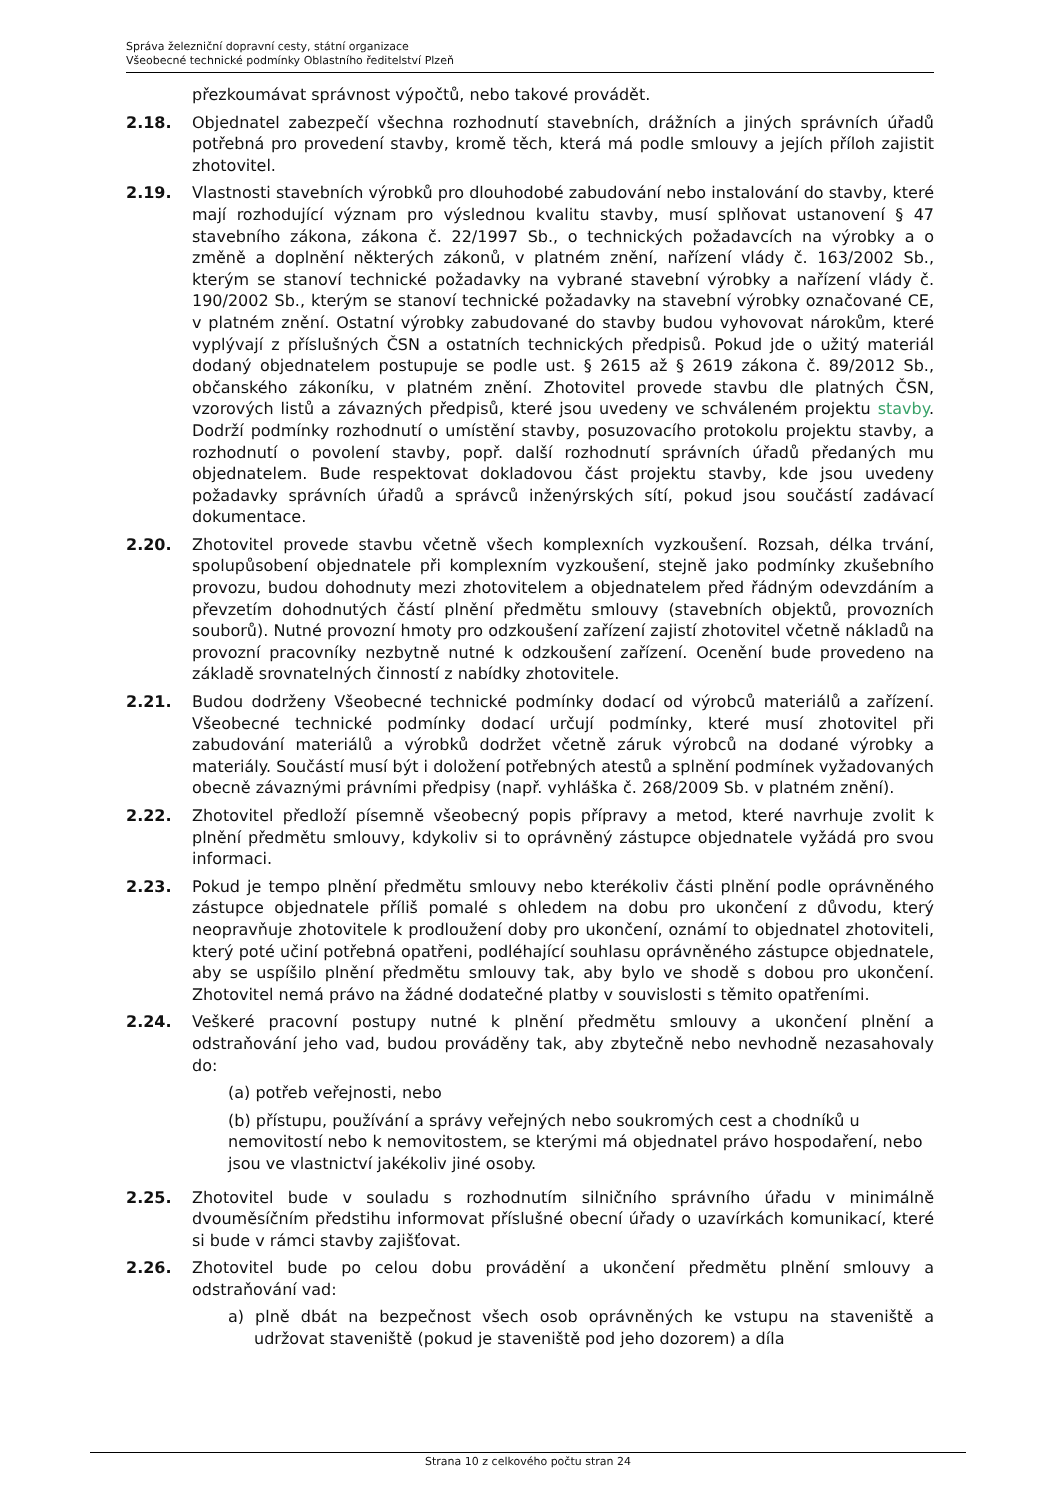Správa železniční dopravní cesty, státní organizace
Všeobecné technické podmínky Oblastního ředitelství Plzeň
přezkoumávat správnost výpočtů, nebo takové provádět.
2.18. Objednatel zabezpečí všechna rozhodnutí stavebních, drážních a jiných správních úřadů potřebná pro provedení stavby, kromě těch, která má podle smlouvy a jejích příloh zajistit zhotovitel.
2.19. Vlastnosti stavebních výrobků pro dlouhodobé zabudování nebo instalování do stavby, které mají rozhodující význam pro výslednou kvalitu stavby, musí splňovat ustanovení § 47 stavebního zákona, zákona č. 22/1997 Sb., o technických požadavcích na výrobky a o změně a doplnění některých zákonů, v platném znění, nařízení vlády č. 163/2002 Sb., kterým se stanoví technické požadavky na vybrané stavební výrobky a nařízení vlády č. 190/2002 Sb., kterým se stanoví technické požadavky na stavební výrobky označované CE, v platném znění. Ostatní výrobky zabudované do stavby budou vyhovovat nárokům, které vyplývají z příslušných ČSN a ostatních technických předpisů. Pokud jde o užitý materiál dodaný objednatelem postupuje se podle ust. § 2615 až § 2619 zákona č. 89/2012 Sb., občanského zákoníku, v platném znění. Zhotovitel provede stavbu dle platných ČSN, vzorových listů a závazných předpisů, které jsou uvedeny ve schváleném projektu stavby. Dodrží podmínky rozhodnutí o umístění stavby, posuzovacího protokolu projektu stavby, a rozhodnutí o povolení stavby, popř. další rozhodnutí správních úřadů předaných mu objednatelem. Bude respektovat dokladovou část projektu stavby, kde jsou uvedeny požadavky správních úřadů a správců inženýrských sítí, pokud jsou součástí zadávací dokumentace.
2.20. Zhotovitel provede stavbu včetně všech komplexních vyzkoušení. Rozsah, délka trvání, spolupůsobení objednatele při komplexním vyzkoušení, stejně jako podmínky zkušebního provozu, budou dohodnuty mezi zhotovitelem a objednatelem před řádným odevzdáním a převzetím dohodnutých částí plnění předmětu smlouvy (stavebních objektů, provozních souborů). Nutné provozní hmoty pro odzkoušení zařízení zajistí zhotovitel včetně nákladů na provozní pracovníky nezbytně nutné k odzkoušení zařízení. Ocenění bude provedeno na základě srovnatelných činností z nabídky zhotovitele.
2.21. Budou dodrženy Všeobecné technické podmínky dodací od výrobců materiálů a zařízení. Všeobecné technické podmínky dodací určují podmínky, které musí zhotovitel při zabudování materiálů a výrobků dodržet včetně záruk výrobců na dodané výrobky a materiály. Součástí musí být i doložení potřebných atestů a splnění podmínek vyžadovaných obecně závaznými právními předpisy (např. vyhláška č. 268/2009 Sb. v platném znění).
2.22. Zhotovitel předloží písemně všeobecný popis přípravy a metod, které navrhuje zvolit k plnění předmětu smlouvy, kdykoliv si to oprávněný zástupce objednatele vyžádá pro svou informaci.
2.23. Pokud je tempo plnění předmětu smlouvy nebo kterékoliv části plnění podle oprávněného zástupce objednatele příliš pomalé s ohledem na dobu pro ukončení z důvodu, který neopravňuje zhotovitele k prodloužení doby pro ukončení, oznámí to objednatel zhotoviteli, který poté učiní potřebná opatřeni, podléhající souhlasu oprávněného zástupce objednatele, aby se uspíšilo plnění předmětu smlouvy tak, aby bylo ve shodě s dobou pro ukončení. Zhotovitel nemá právo na žádné dodatečné platby v souvislosti s těmito opatřeními.
2.24. Veškeré pracovní postupy nutné k plnění předmětu smlouvy a ukončení plnění a odstraňování jeho vad, budou prováděny tak, aby zbytečně nebo nevhodně nezasahovaly do:
(a) potřeb veřejnosti, nebo
(b) přístupu, používání a správy veřejných nebo soukromých cest a chodníků u nemovitostí nebo k nemovitostem, se kterými má objednatel právo hospodaření, nebo jsou ve vlastnictví jakékoliv jiné osoby.
2.25. Zhotovitel bude v souladu s rozhodnutím silničního správního úřadu v minimálně dvouměsíčním předstihu informovat příslušné obecní úřady o uzavírkách komunikací, které si bude v rámci stavby zajišťovat.
2.26. Zhotovitel bude po celou dobu provádění a ukončení předmětu plnění smlouvy a odstraňování vad:
a) plně dbát na bezpečnost všech osob oprávněných ke vstupu na staveniště a udržovat staveniště (pokud je staveniště pod jeho dozorem) a díla
Strana 10 z celkového počtu stran 24